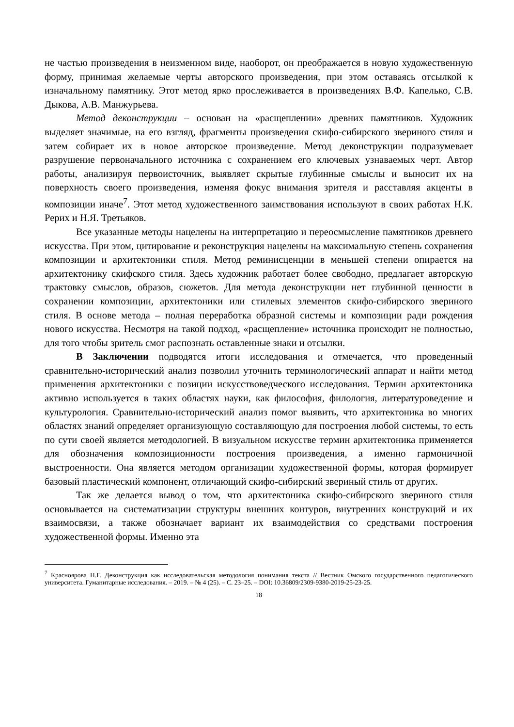не частью произведения в неизменном виде, наоборот, он преображается в новую художественную форму, принимая желаемые черты авторского произведения, при этом оставаясь отсылкой к изначальному памятнику. Этот метод ярко прослеживается в произведениях В.Ф. Капелько, С.В. Дыкова, А.В. Манжурьева.
Метод деконструкции – основан на «расщеплении» древних памятников. Художник выделяет значимые, на его взгляд, фрагменты произведения скифо-сибирского звериного стиля и затем собирает их в новое авторское произведение. Метод деконструкции подразумевает разрушение первоначального источника с сохранением его ключевых узнаваемых черт. Автор работы, анализируя первоисточник, выявляет скрытые глубинные смыслы и выносит их на поверхность своего произведения, изменяя фокус внимания зрителя и расставляя акценты в композиции иначе<sup>7</sup>. Этот метод художественного заимствования используют в своих работах Н.К. Рерих и Н.Я. Третьяков.
Все указанные методы нацелены на интерпретацию и переосмысление памятников древнего искусства. При этом, цитирование и реконструкция нацелены на максимальную степень сохранения композиции и архитектоники стиля. Метод реминисценции в меньшей степени опирается на архитектонику скифского стиля. Здесь художник работает более свободно, предлагает авторскую трактовку смыслов, образов, сюжетов. Для метода деконструкции нет глубинной ценности в сохранении композиции, архитектоники или стилевых элементов скифо-сибирского звериного стиля. В основе метода – полная переработка образной системы и композиции ради рождения нового искусства. Несмотря на такой подход, «расщепление» источника происходит не полностью, для того чтобы зритель смог распознать оставленные знаки и отсылки.
В Заключении подводятся итоги исследования и отмечается, что проведенный сравнительно-исторический анализ позволил уточнить терминологический аппарат и найти метод применения архитектоники с позиции искусствоведческого исследования. Термин архитектоника активно используется в таких областях науки, как философия, филология, литературоведение и культурология. Сравнительно-исторический анализ помог выявить, что архитектоника во многих областях знаний определяет организующую составляющую для построения любой системы, то есть по сути своей является методологией. В визуальном искусстве термин архитектоника применяется для обозначения композиционности построения произведения, а именно гармоничной выстроенности. Она является методом организации художественной формы, которая формирует базовый пластический компонент, отличающий скифо-сибирский звериный стиль от других.
Так же делается вывод о том, что архитектоника скифо-сибирского звериного стиля основывается на систематизации структуры внешних контуров, внутренних конструкций и их взаимосвязи, а также обозначает вариант их взаимодействия со средствами построения художественной формы. Именно эта
<sup>7</sup> Краснoярова Н.Г. Деконструкция как исследовательская методология понимания текста // Вестник Омского государственного педагогического университета. Гуманитарные исследования. – 2019. – № 4 (25). – С. 23–25. – DOI: 10.36809/2309-9380-2019-25-23-25.
18